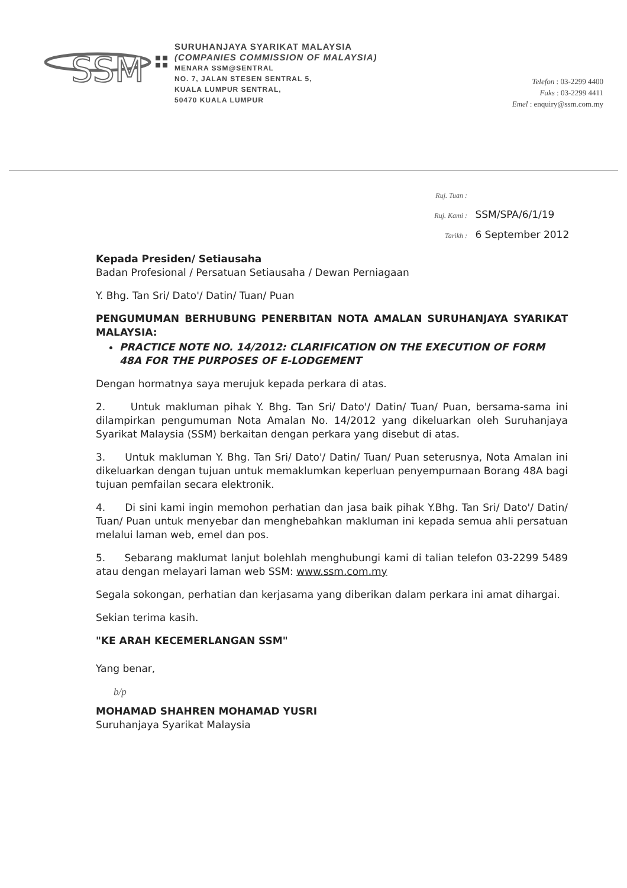SSM
SURUHANJAYA SYARIKAT MALAYSIA
(COMPANIES COMMISSION OF MALAYSIA)
MENARA SSM@SENTRAL
NO. 7, JALAN STESEN SENTRAL 5,
KUALA LUMPUR SENTRAL,
50470 KUALA LUMPUR
Telefon : 03-2299 4400
Faks : 03-2299 4411
Emel : enquiry@ssm.com.my
Ruj. Tuan :
Ruj. Kami : SSM/SPA/6/1/19
Tarikh : 6 September 2012
Kepada Presiden/ Setiausaha
Badan Profesional / Persatuan Setiausaha / Dewan Perniagaan
Y. Bhg. Tan Sri/ Dato'/ Datin/ Tuan/ Puan
PENGUMUMAN BERHUBUNG PENERBITAN NOTA AMALAN SURUHANJAYA SYARIKAT MALAYSIA:
PRACTICE NOTE NO. 14/2012: CLARIFICATION ON THE EXECUTION OF FORM 48A FOR THE PURPOSES OF E-LODGEMENT
Dengan hormatnya saya merujuk kepada perkara di atas.
2. Untuk makluman pihak Y. Bhg. Tan Sri/ Dato'/ Datin/ Tuan/ Puan, bersama-sama ini dilampirkan pengumuman Nota Amalan No. 14/2012 yang dikeluarkan oleh Suruhanjaya Syarikat Malaysia (SSM) berkaitan dengan perkara yang disebut di atas.
3. Untuk makluman Y. Bhg. Tan Sri/ Dato'/ Datin/ Tuan/ Puan seterusnya, Nota Amalan ini dikeluarkan dengan tujuan untuk memaklumkan keperluan penyempurnaan Borang 48A bagi tujuan pemfailan secara elektronik.
4. Di sini kami ingin memohon perhatian dan jasa baik pihak Y.Bhg. Tan Sri/ Dato'/ Datin/ Tuan/ Puan untuk menyebar dan menghebahkan makluman ini kepada semua ahli persatuan melalui laman web, emel dan pos.
5. Sebarang maklumat lanjut bolehlah menghubungi kami di talian telefon 03-2299 5489 atau dengan melayari laman web SSM: www.ssm.com.my
Segala sokongan, perhatian dan kerjasama yang diberikan dalam perkara ini amat dihargai.
Sekian terima kasih.
"KE ARAH KECEMERLANGAN SSM"
Yang benar,
b/p
MOHAMAD SHAHREN MOHAMAD YUSRI
Suruhanjaya Syarikat Malaysia